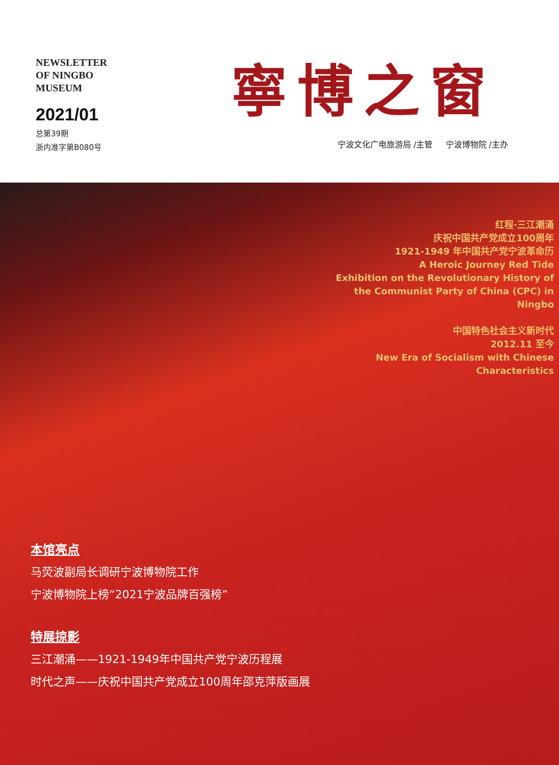NEWSLETTER
OF NINGBO
MUSEUM
2021/01
总第39期
浙内准字第B080号
寧博之窗
宁波文化广电旅游局 /主管 宁波博物院 /主办
红程·三江潮涌
庆祝中国共产党成立100周年
1921-1949 年中国共产党宁波革命历
A Heroic Journey Red Tide
Exhibition on the Revolutionary History of the Communist Party of China (CPC) in Ningbo
中国特色社会主义新时代
2012.11 至今
New Era of Socialism with Chinese Characteristics
本馆亮点
马荧波副局长调研宁波博物院工作
宁波博物院上榜“2021宁波品牌百强榜”
特展掠影
三江潮涌——1921-1949年中国共产党宁波历程展
时代之声——庆祝中国共产党成立100周年邵克萍版画展